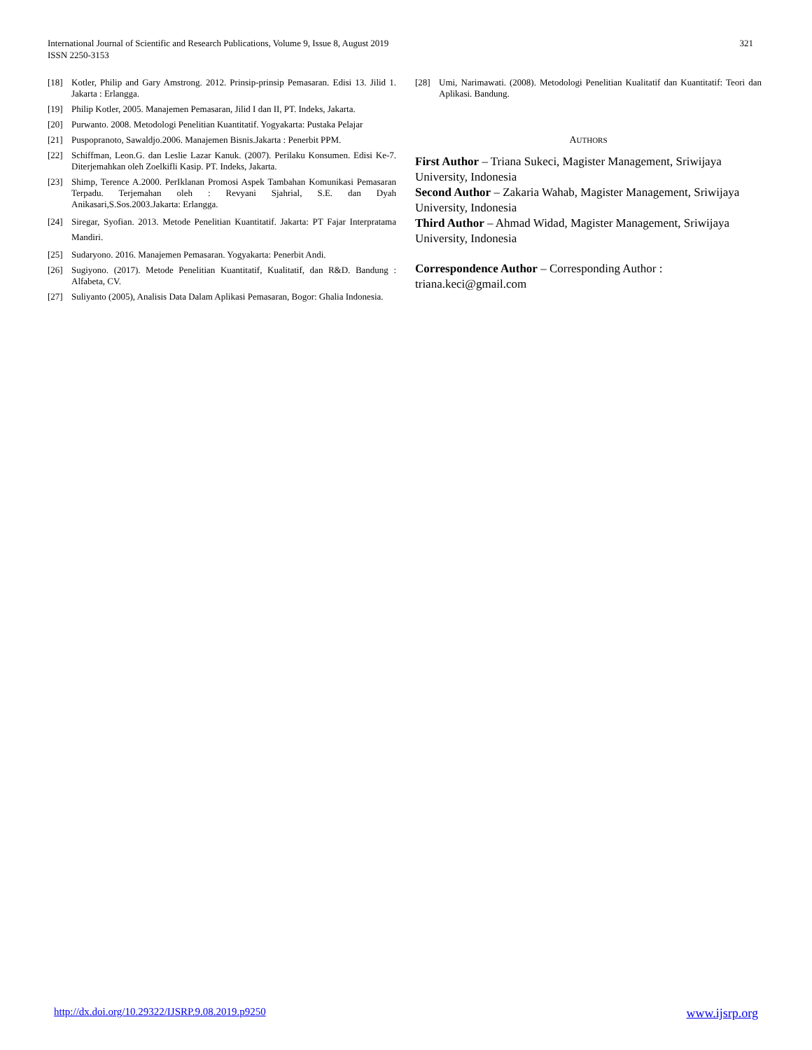International Journal of Scientific and Research Publications, Volume 9, Issue 8, August 2019
ISSN 2250-3153
321
[18] Kotler, Philip and Gary Amstrong. 2012. Prinsip-prinsip Pemasaran. Edisi 13. Jilid 1. Jakarta : Erlangga.
[19] Philip Kotler, 2005. Manajemen Pemasaran, Jilid I dan II, PT. Indeks, Jakarta.
[20] Purwanto. 2008. Metodologi Penelitian Kuantitatif. Yogyakarta: Pustaka Pelajar
[21] Puspopranoto, Sawaldjo.2006. Manajemen Bisnis.Jakarta : Penerbit PPM.
[22] Schiffman, Leon.G. dan Leslie Lazar Kanuk. (2007). Perilaku Konsumen. Edisi Ke-7. Diterjemahkan oleh Zoelkifli Kasip. PT. Indeks, Jakarta.
[23] Shimp, Terence A.2000. PerIklanan Promosi Aspek Tambahan Komunikasi Pemasaran Terpadu. Terjemahan oleh : Revyani Sjahrial, S.E. dan Dyah Anikasari,S.Sos.2003.Jakarta: Erlangga.
[24] Siregar, Syofian. 2013. Metode Penelitian Kuantitatif. Jakarta: PT Fajar Interpratama Mandiri.
[25] Sudaryono. 2016. Manajemen Pemasaran. Yogyakarta: Penerbit Andi.
[26] Sugiyono. (2017). Metode Penelitian Kuantitatif, Kualitatif, dan R&D. Bandung : Alfabeta, CV.
[27] Suliyanto (2005), Analisis Data Dalam Aplikasi Pemasaran, Bogor: Ghalia Indonesia.
[28] Umi, Narimawati. (2008). Metodologi Penelitian Kualitatif dan Kuantitatif: Teori dan Aplikasi. Bandung.
AUTHORS
First Author – Triana Sukeci, Magister Management, Sriwijaya University, Indonesia
Second Author – Zakaria Wahab, Magister Management, Sriwijaya University, Indonesia
Third Author – Ahmad Widad, Magister Management, Sriwijaya University, Indonesia
Correspondence Author – Corresponding Author : triana.keci@gmail.com
http://dx.doi.org/10.29322/IJSRP.9.08.2019.p9250 www.ijsrp.org